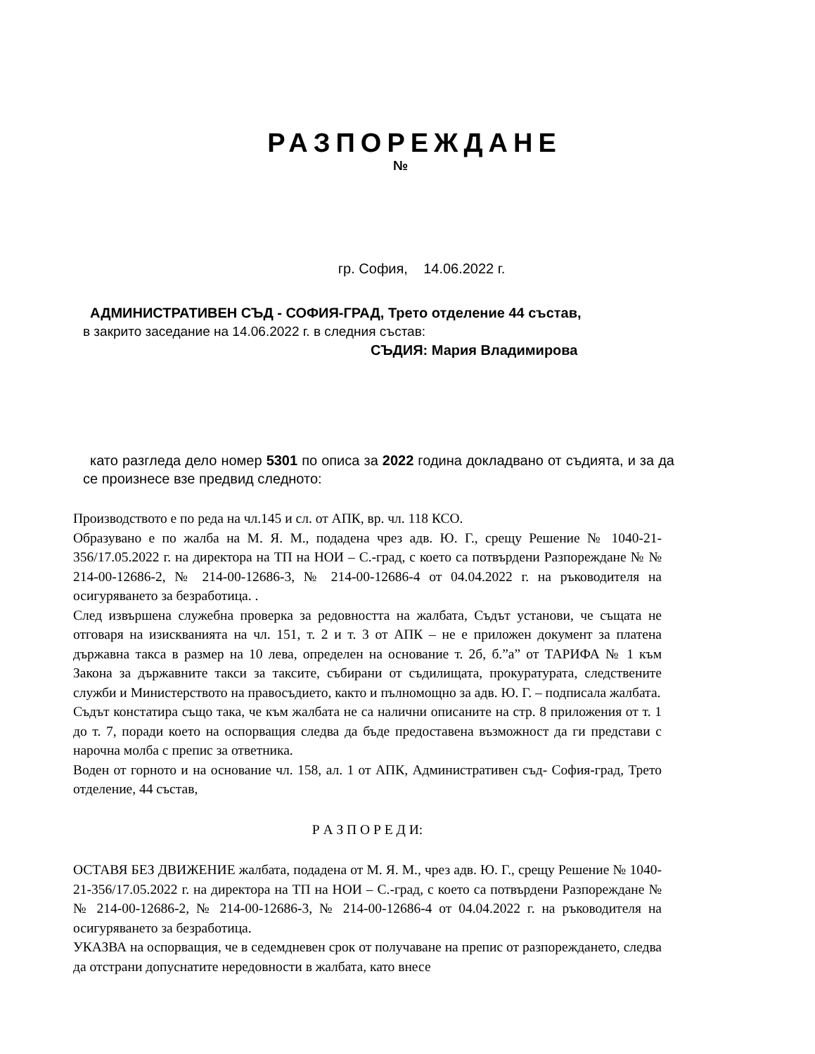РАЗПОРЕЖДАНЕ
№
гр. София, 14.06.2022 г.
АДМИНИСТРАТИВЕН СЪД - СОФИЯ-ГРАД, Трето отделение 44 състав,
в закрито заседание на 14.06.2022 г. в следния състав:
СЪДИЯ: Мария Владимирова
като разгледа дело номер 5301 по описа за 2022 година докладвано от съдията, и за да се произнесе взе предвид следното:
Производството е по реда на чл.145 и сл. от АПК, вр. чл. 118 КСО.
Образувано е по жалба на М. Я. М., подадена чрез адв. Ю. Г., срещу Решение № 1040-21-356/17.05.2022 г. на директора на ТП на НОИ – С.-град, с което са потвърдени Разпореждане № № 214-00-12686-2, № 214-00-12686-3, № 214-00-12686-4 от 04.04.2022 г. на ръководителя на осигуряването за безработица. .
След извършена служебна проверка за редовността на жалбата, Съдът установи, че същата не отговаря на изискванията на чл. 151, т. 2 и т. 3 от АПК – не е приложен документ за платена държавна такса в размер на 10 лева, определен на основание т. 2б, б.”а” от ТАРИФА № 1 към Закона за държавните такси за таксите, събирани от съдилищата, прокуратурата, следствените служби и Министерството на правосъдието, както и пълномощно за адв. Ю. Г. – подписала жалбата.
Съдът констатира също така, че към жалбата не са налични описаните на стр. 8 приложения от т. 1 до т. 7, поради което на оспорващия следва да бъде предоставена възможност да ги представи с нарочна молба с препис за ответника.
Воден от горното и на основание чл. 158, ал. 1 от АПК, Административен съд- София-град, Трето отделение, 44 състав,
Р А З П О Р Е Д И:
ОСТАВЯ БЕЗ ДВИЖЕНИЕ жалбата, подадена от М. Я. М., чрез адв. Ю. Г., срещу Решение № 1040-21-356/17.05.2022 г. на директора на ТП на НОИ – С.-град, с което са потвърдени Разпореждане № № 214-00-12686-2, № 214-00-12686-3, № 214-00-12686-4 от 04.04.2022 г. на ръководителя на осигуряването за безработица.
УКАЗВА на оспорващия, че в седемдневен срок от получаване на препис от разпореждането, следва да отстрани допуснатите нередовности в жалбата, като внесе